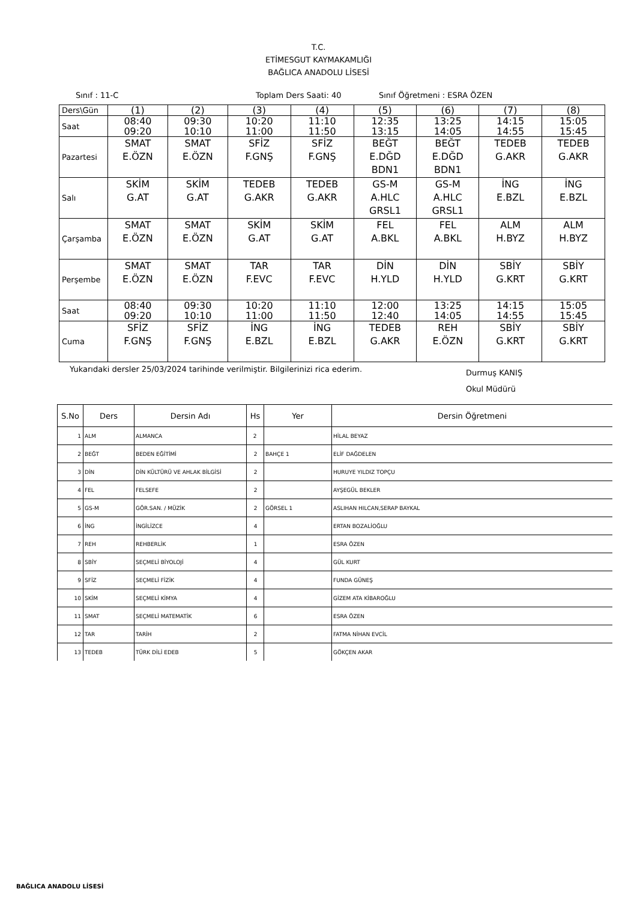T.C.
ETİMESGUT KAYMAKAMLIĞI
BAĞLICA ANADOLU LİSESİ
Sınıf : 11-C Toplam Ders Saati: 40 Sınıf Öğretmeni : ESRA ÖZEN
| Ders\Gün | (1) | (2) | (3) | (4) | (5) | (6) | (7) | (8) |
| Saat | 08:40 09:20 | 09:30 10:10 | 10:20 11:00 | 11:10 11:50 | 12:35 13:15 | 13:25 14:05 | 14:15 14:55 | 15:05 15:45 |
| Pazartesi | SMAT E.ÖZN | SMAT E.ÖZN | SFİZ F.GNŞ | SFİZ F.GNŞ | BEĞT E.DĞD BDN1 | BEĞT E.DĞD BDN1 | TEDEB G.AKR | TEDEB G.AKR |
| Salı | SKİM G.AT | SKİM G.AT | TEDEB G.AKR | TEDEB G.AKR | GS-M A.HLC GRSL1 | GS-M A.HLC GRSL1 | İNG E.BZL | İNG E.BZL |
| Çarşamba | SMAT E.ÖZN | SMAT E.ÖZN | SKİM G.AT | SKİM G.AT | FEL A.BKL | FEL A.BKL | ALM H.BYZ | ALM H.BYZ |
| Perşembe | SMAT E.ÖZN | SMAT E.ÖZN | TAR F.EVC | TAR F.EVC | DİN H.YLD | DİN H.YLD | SBİY G.KRT | SBİY G.KRT |
| Saat | 08:40 09:20 | 09:30 10:10 | 10:20 11:00 | 11:10 11:50 | 12:00 12:40 | 13:25 14:05 | 14:15 14:55 | 15:05 15:45 |
| Cuma | SFİZ F.GNŞ | SFİZ F.GNŞ | İNG E.BZL | İNG E.BZL | TEDEB G.AKR | REH E.ÖZN | SBİY G.KRT | SBİY G.KRT |
Yukarıdaki dersler 25/03/2024 tarihinde verilmiştir. Bilgilerinizi rica ederim. Durmuş KANIŞ
Okul Müdürü
| S.No | Ders | Dersin Adı | Hs | Yer | Dersin Öğretmeni |
| --- | --- | --- | --- | --- | --- |
| 1 | ALM | ALMANCA | 2 | | HİLAL BEYAZ |
| 2 | BEĞT | BEDEN EĞİTİMİ | 2 | BAHÇE 1 | ELİF DAĞDELEN |
| 3 | DİN | DİN KÜLTÜRÜ VE AHLAK BİLGİSİ | 2 | | HURUYE YILDIZ TOPÇU |
| 4 | FEL | FELSEFE | 2 | | AYŞEGÜL BEKLER |
| 5 | GS-M | GÖR.SAN. / MÜZİK | 2 | GÖRSEL 1 | ASLIHAN HILCAN,SERAP BAYKAL |
| 6 | İNG | İNGİLİZCE | 4 | | ERTAN BOZALİOĞLU |
| 7 | REH | REHBERLİK | 1 | | ESRA ÖZEN |
| 8 | SBİY | SEÇMELİ BİYOLOJİ | 4 | | GÜL KURT |
| 9 | SFİZ | SEÇMELİ FİZİK | 4 | | FUNDA GÜNEŞ |
| 10 | SKİM | SEÇMELİ KİMYA | 4 | | GİZEM ATA KİBAROĞLU |
| 11 | SMAT | SEÇMELİ MATEMATİK | 6 | | ESRA ÖZEN |
| 12 | TAR | TARİH | 2 | | FATMA NİHAN EVCİL |
| 13 | TEDEB | TÜRK DİLİ EDEB | 5 | | GÖKÇEN AKAR |
BAĞLICA ANADOLU LİSESİ